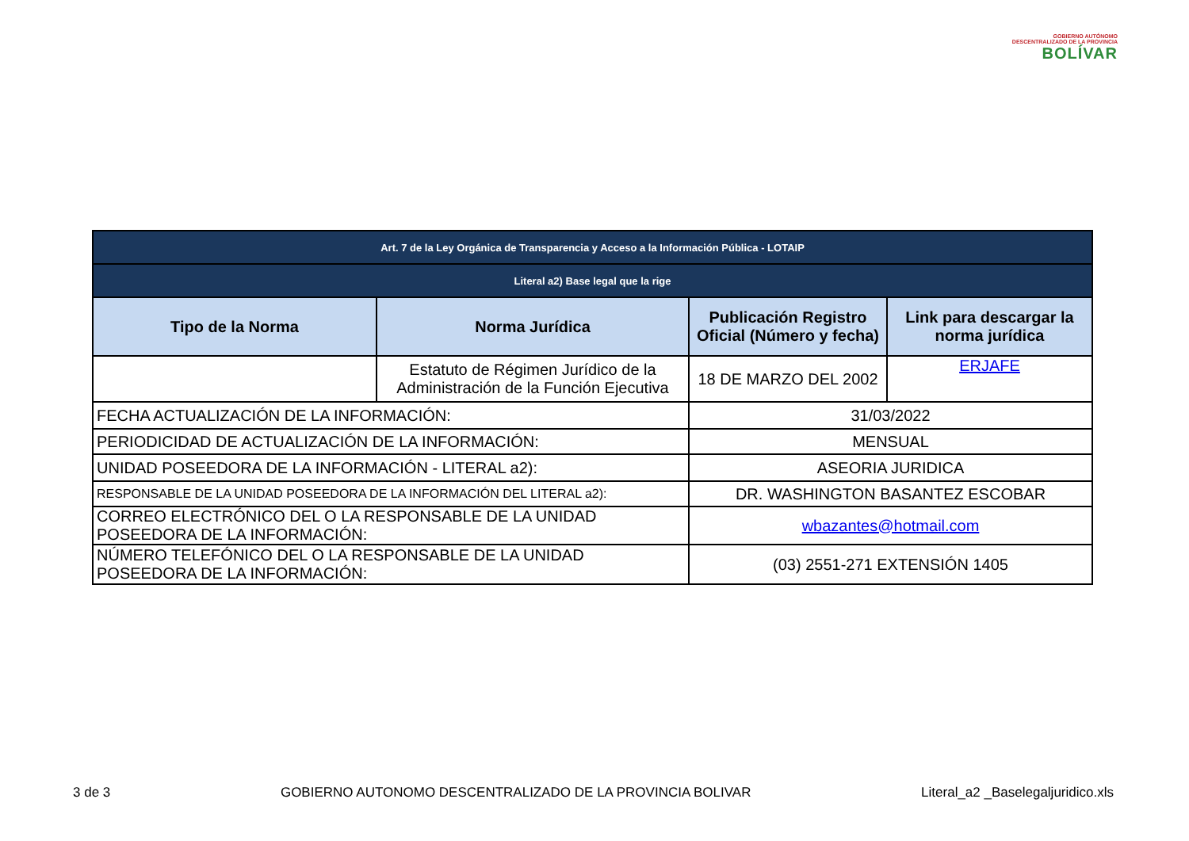GOBIERNO AUTÓNOMO
DESCENTRALIZADO DE LA PROVINCIA
BOLÍVAR
| Art. 7 de la Ley Orgánica de Transparencia y Acceso a la Información Pública - LOTAIP | | | |
| --- | --- | --- | --- |
| Literal a2) Base legal que la rige | | | |
| Tipo de la Norma | Norma Jurídica | Publicación Registro Oficial (Número y fecha) | Link para descargar la norma jurídica |
| | Estatuto de Régimen Jurídico de la Administración de la Función Ejecutiva | 18 DE MARZO DEL 2002 | ERJAFE |
| FECHA ACTUALIZACIÓN DE LA INFORMACIÓN: | | 31/03/2022 | |
| PERIODICIDAD DE ACTUALIZACIÓN DE LA INFORMACIÓN: | | MENSUAL | |
| UNIDAD POSEEDORA DE LA INFORMACIÓN - LITERAL a2): | | ASEORIA JURIDICA | |
| RESPONSABLE DE LA UNIDAD POSEEDORA DE LA INFORMACIÓN DEL LITERAL a2): | | DR. WASHINGTON BASANTEZ ESCOBAR | |
| CORREO ELECTRÓNICO DEL O LA RESPONSABLE DE LA UNIDAD POSEEDORA DE LA INFORMACIÓN: | | wbazantes@hotmail.com | |
| NÚMERO TELEFÓNICO DEL O LA RESPONSABLE DE LA UNIDAD POSEEDORA DE LA INFORMACIÓN: | | (03) 2551-271 EXTENSIÓN 1405 | |
3 de 3 GOBIERNO AUTONOMO DESCENTRALIZADO DE LA PROVINCIA BOLIVAR Literal_a2 _Baselegaljuridico.xls